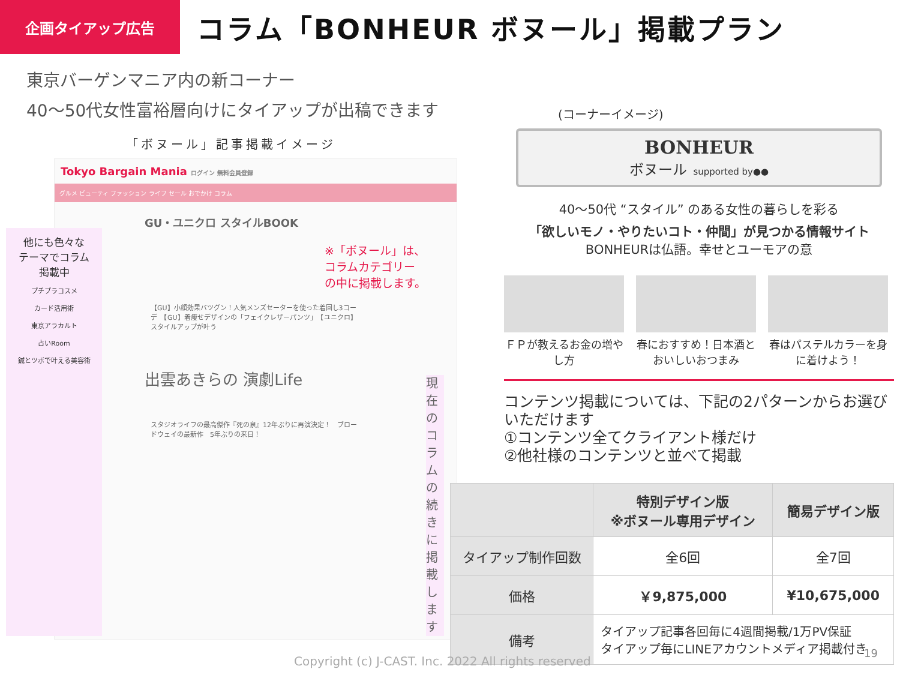企画タイアップ広告
コラム「BONHEUR ボヌール」掲載プラン
東京バーゲンマニア内の新コーナー
40～50代女性富裕層向けにタイアップが出稿できます
「ボヌール」記事掲載イメージ
Tokyo Bargain Mania ログイン 無料会員登録
グルメ ビューティ ファッション ライフ セール おでかけ コラム
GU・ユニクロ スタイルBOOK
※「ボヌール」は、
コラムカテゴリー
の中に掲載します。
【GU】小顔効果バツグン！人気メンズセーターを使った着回し3コーデ　【GU】着痩せデザインの「フェイクレザーパンツ」　【ユニクロ】スタイルアップが叶う
出雲あきらの 演劇Life
スタジオライフの最高傑作『死の泉』12年ぶりに再演決定！　ブロードウェイの最新作　5年ぶりの来日！
現在のコラムの続きに掲載します
他にも色々な
テーマでコラム
掲載中
プチプラコスメ
カード活用術
東京アラカルト
占いRoom
鍼とツボで叶える美容術
(コーナーイメージ)
BONHEUR
ボヌール supported by●●
40～50代 “スタイル” のある女性の暮らしを彩る
「欲しいモノ・やりたいコト・仲間」が見つかる情報サイト
BONHEURは仏語。幸せとユーモアの意
ＦＰが教えるお金の増やし方
春におすすめ！日本酒とおいしいおつまみ
春はパステルカラーを身に着けよう！
コンテンツ掲載については、下記の2パターンからお選びいただけます
①コンテンツ全てクライアント様だけ
②他社様のコンテンツと並べて掲載
| | 特別デザイン版 ※ボヌール専用デザイン | 簡易デザイン版 |
| --- | --- | --- |
| タイアップ制作回数 | 全6回 | 全7回 |
| 価格 | ￥9,875,000 | ¥10,675,000 |
| 備考 | タイアップ記事各回毎に4週間掲載/1万PV保証 タイアップ毎にLINEアカウントメディア掲載付き | |
Copyright (c) J-CAST. Inc. 2022 All rights reserved
19